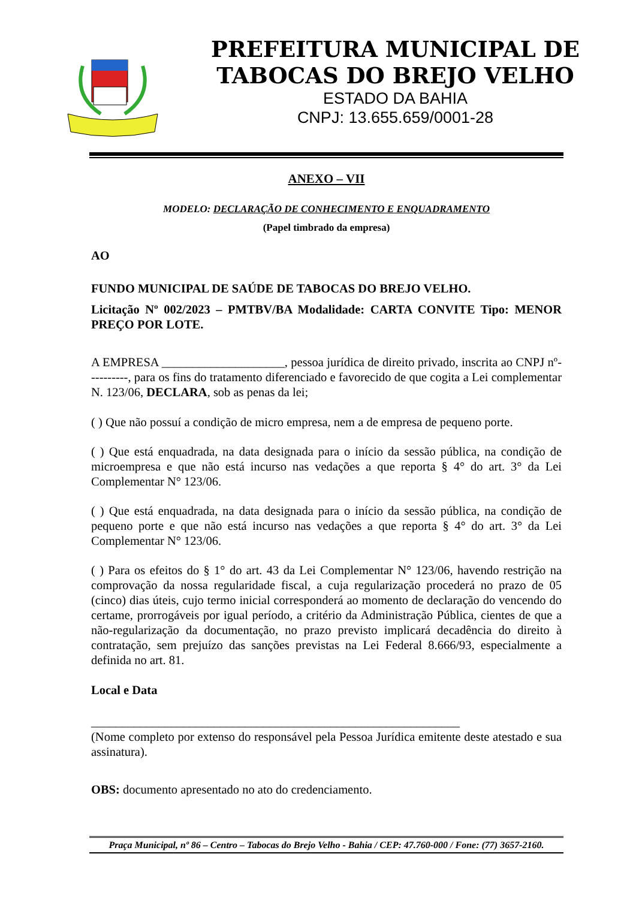PREFEITURA MUNICIPAL DE
TABOCAS DO BREJO VELHO
ESTADO DA BAHIA
CNPJ: 13.655.659/0001-28
ANEXO – VII
MODELO: DECLARAÇÃO DE CONHECIMENTO E ENQUADRAMENTO
(Papel timbrado da empresa)
AO
FUNDO MUNICIPAL DE SAÚDE DE TABOCAS DO BREJO VELHO.
Licitação Nº 002/2023 – PMTBV/BA Modalidade: CARTA CONVITE Tipo: MENOR PREÇO POR LOTE.
A EMPRESA ____________________, pessoa jurídica de direito privado, inscrita ao CNPJ nº----------, para os fins do tratamento diferenciado e favorecido de que cogita a Lei complementar N. 123/06, DECLARA, sob as penas da lei;
( ) Que não possuí a condição de micro empresa, nem a de empresa de pequeno porte.
( ) Que está enquadrada, na data designada para o início da sessão pública, na condição de microempresa e que não está incurso nas vedações a que reporta § 4° do art. 3° da Lei Complementar N° 123/06.
( ) Que está enquadrada, na data designada para o início da sessão pública, na condição de pequeno porte e que não está incurso nas vedações a que reporta § 4° do art. 3° da Lei Complementar N° 123/06.
( ) Para os efeitos do § 1° do art. 43 da Lei Complementar N° 123/06, havendo restrição na comprovação da nossa regularidade fiscal, a cuja regularização procederá no prazo de 05 (cinco) dias úteis, cujo termo inicial corresponderá ao momento de declaração do vencendo do certame, prorrogáveis por igual período, a critério da Administração Pública, cientes de que a não-regularização da documentação, no prazo previsto implicará decadência do direito à contratação, sem prejuízo das sanções previstas na Lei Federal 8.666/93, especialmente a definida no art. 81.
Local e Data
____________________________________________________________
(Nome completo por extenso do responsável pela Pessoa Jurídica emitente deste atestado e sua assinatura).
OBS: documento apresentado no ato do credenciamento.
Praça Municipal, nº 86 – Centro – Tabocas do Brejo Velho - Bahia / CEP: 47.760-000 / Fone: (77) 3657-2160.